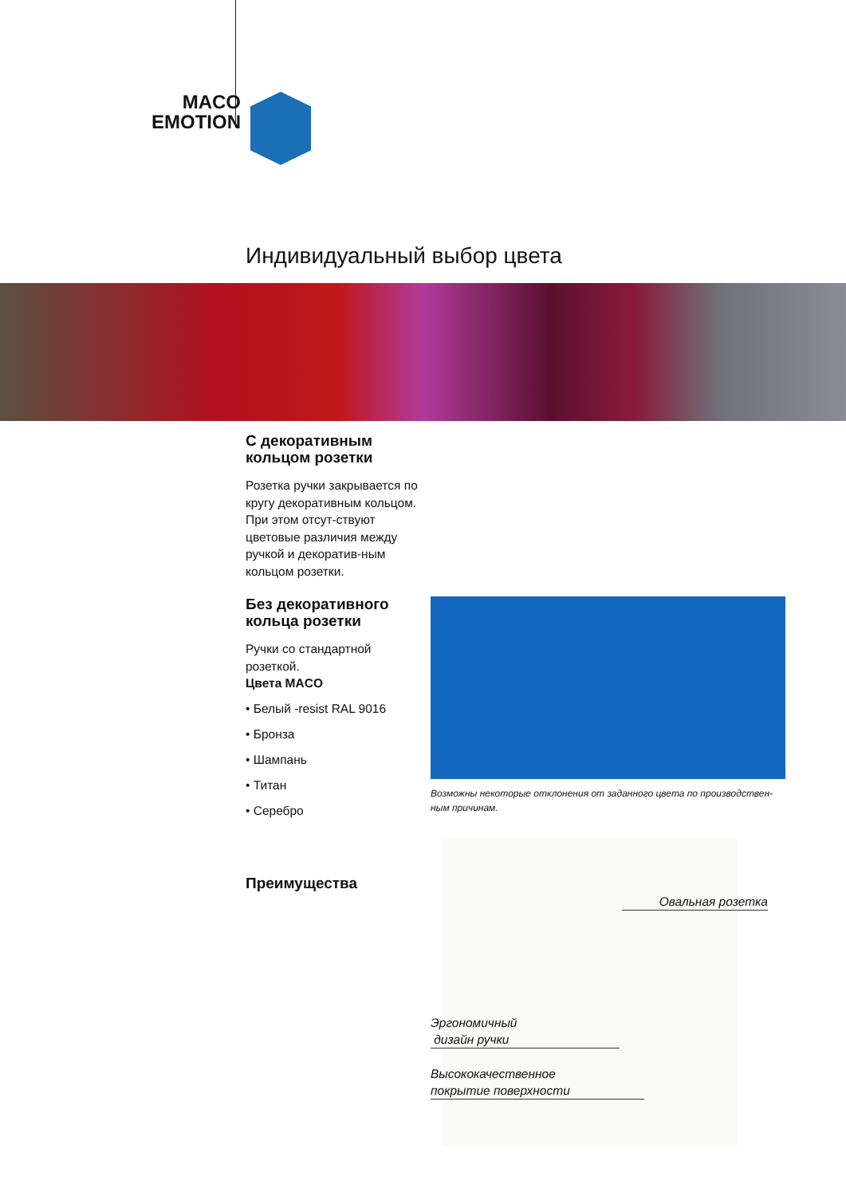MACO
EMOTION
Индивидуальный выбор цвета
С декоративным
кольцом розетки
Розетка ручки закрывается по кругу декоративным кольцом. При этом отсут-ствуют цветовые различия между ручкой и декоратив-ным кольцом розетки.
Без декоративного
кольца розетки
Ручки со стандартной розеткой.
Цвета MACO
• Белый -resist RAL 9016
• Бронза
• Шампань
• Титан
• Серебро
Возможны некоторые отклонения от заданного цвета по производствен-ным причинам.
Преимущества
Овальная розетка
Эргономичный
дизайн ручки
Высококачественное
покрытие поверхности